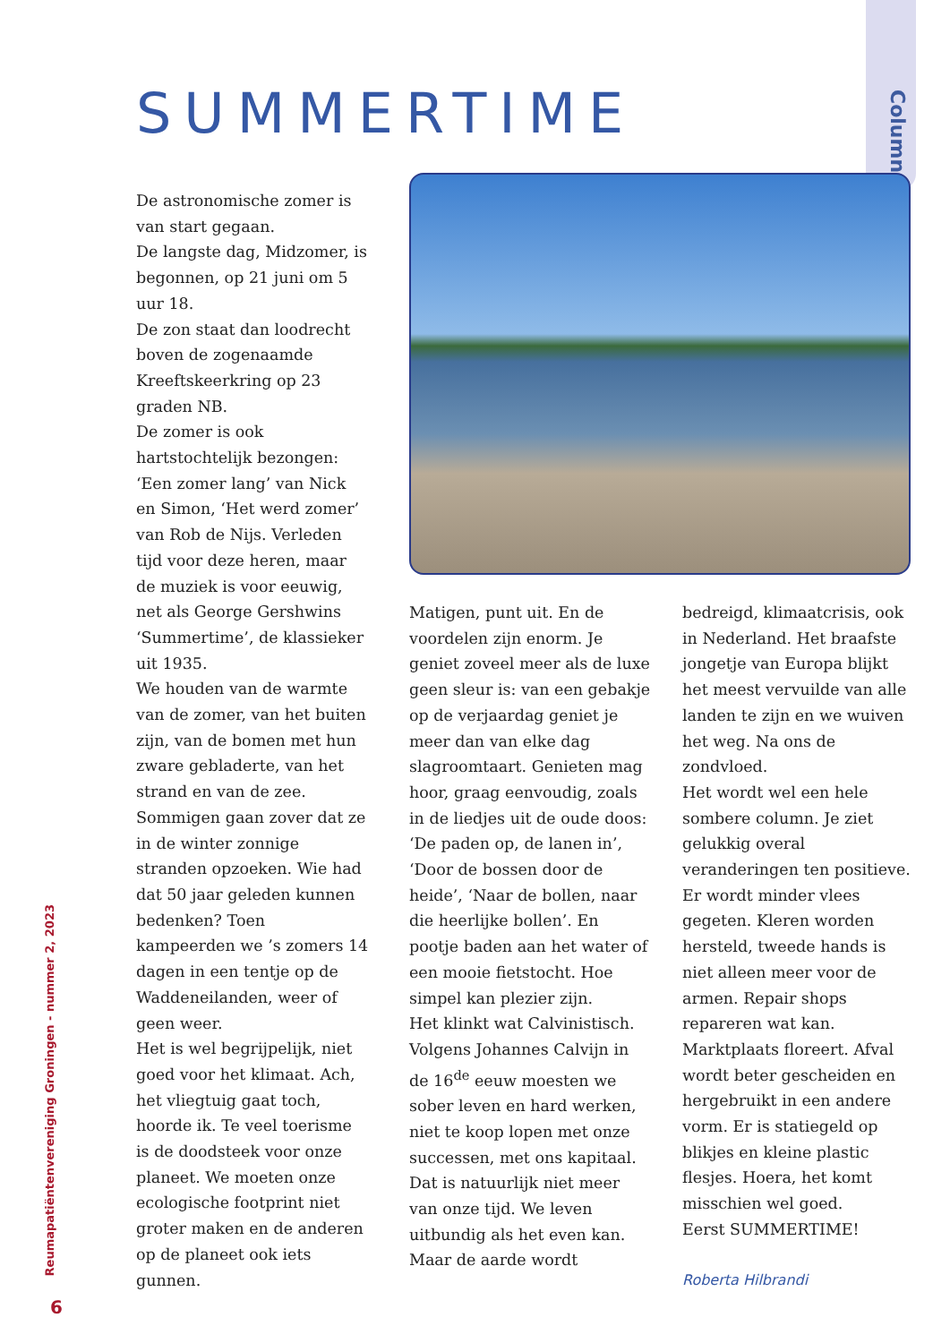Column
SUMMERTIME
De astronomische zomer is van start gegaan.
De langste dag, Midzomer, is begonnen, op 21 juni om 5 uur 18.
De zon staat dan loodrecht boven de zogenaamde Kreeftskeerkring op 23 graden NB.
De zomer is ook hartstochtelijk bezongen: ‘Een zomer lang’ van Nick en Simon, ‘Het werd zomer’ van Rob de Nijs. Verleden tijd voor deze heren, maar de muziek is voor eeuwig, net als George Gershwins ‘Summertime’, de klassieker uit 1935.
We houden van de warmte van de zomer, van het buiten zijn, van de bomen met hun zware gebladerte, van het strand en van de zee. Sommigen gaan zover dat ze in de winter zonnige stranden opzoeken. Wie had dat 50 jaar geleden kunnen bedenken? Toen kampeerden we ’s zomers 14 dagen in een tentje op de Waddeneilanden, weer of geen weer.
Het is wel begrijpelijk, niet goed voor het klimaat. Ach, het vliegtuig gaat toch, hoorde ik. Te veel toerisme is de doodsteek voor onze planeet. We moeten onze ecologische footprint niet groter maken en de anderen op de planeet ook iets gunnen.
Matigen, punt uit. En de voordelen zijn enorm. Je geniet zoveel meer als de luxe geen sleur is: van een gebakje op de verjaardag geniet je meer dan van elke dag slagroomtaart. Genieten mag hoor, graag eenvoudig, zoals in de liedjes uit de oude doos: ‘De paden op, de lanen in’, ‘Door de bossen door de heide’, ‘Naar de bollen, naar die heerlijke bollen’. En pootje baden aan het water of een mooie fietstocht. Hoe simpel kan plezier zijn.
Het klinkt wat Calvinistisch. Volgens Johannes Calvijn in de 16<sup>de</sup> eeuw moesten we sober leven en hard werken, niet te koop lopen met onze successen, met ons kapitaal. Dat is natuurlijk niet meer van onze tijd. We leven uitbundig als het even kan. Maar de aarde wordt
bedreigd, klimaatcrisis, ook in Nederland. Het braafste jongetje van Europa blijkt het meest vervuilde van alle landen te zijn en we wuiven het weg. Na ons de zondvloed.
Het wordt wel een hele sombere column. Je ziet gelukkig overal veranderingen ten positieve. Er wordt minder vlees gegeten. Kleren worden hersteld, tweede hands is niet alleen meer voor de armen. Repair shops repareren wat kan. Marktplaats floreert. Afval wordt beter gescheiden en hergebruikt in een andere vorm. Er is statiegeld op blikjes en kleine plastic flesjes. Hoera, het komt misschien wel goed.
Eerst SUMMERTIME!
Roberta Hilbrandi
Reumapatiëntenvereniging Groningen - nummer 2, 2023
6